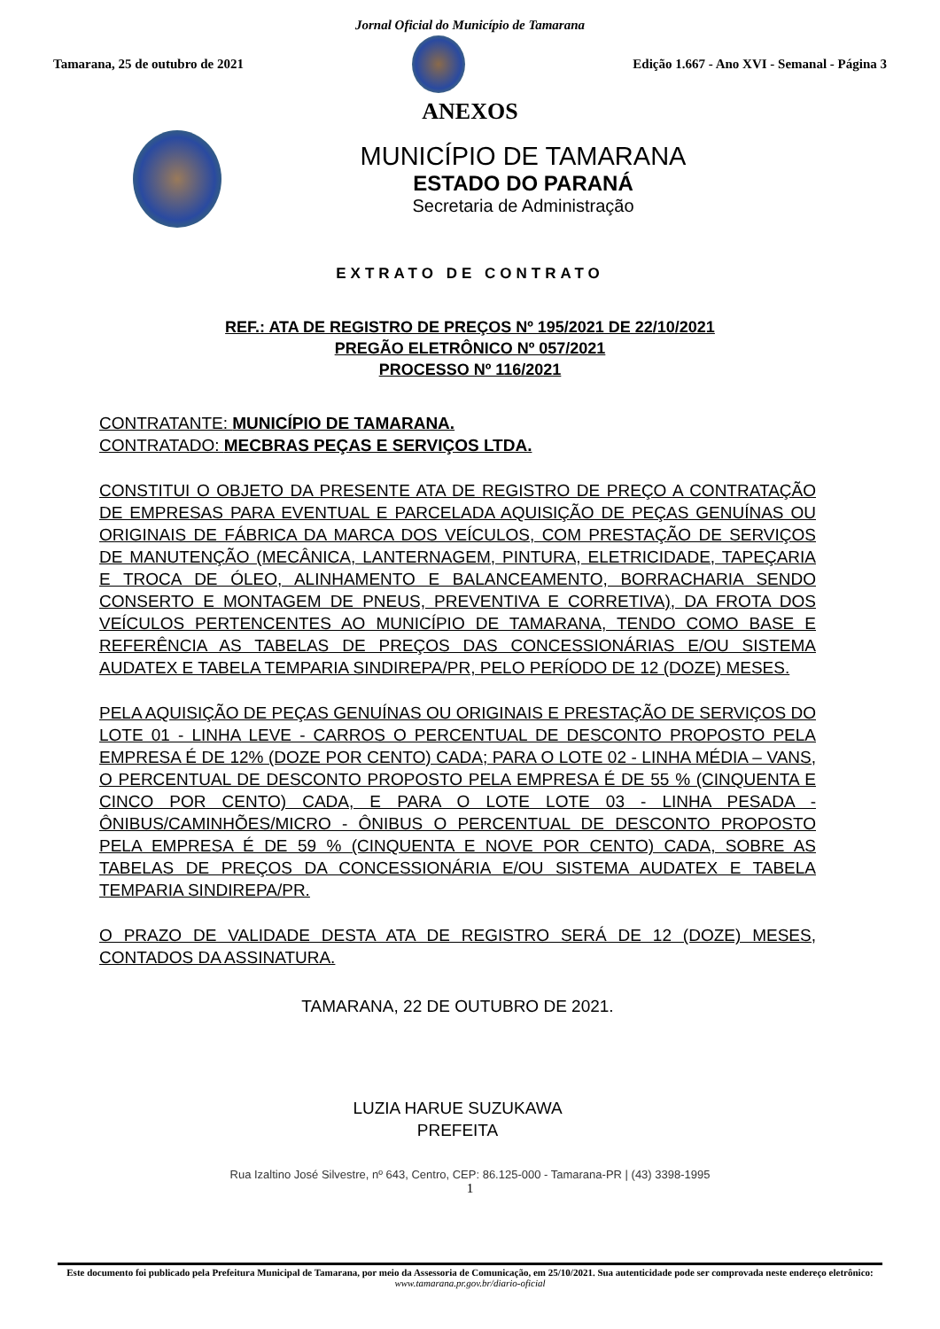Jornal Oficial do Município de Tamarana
Tamarana, 25 de outubro de 2021
Edição 1.667 - Ano XVI - Semanal - Página 3
ANEXOS
MUNICÍPIO DE TAMARANA
ESTADO DO PARANÁ
Secretaria de Administração
EXTRATO DE CONTRATO
REF.: ATA DE REGISTRO DE PREÇOS Nº 195/2021 DE 22/10/2021
PREGÃO ELETRÔNICO Nº 057/2021
PROCESSO Nº 116/2021
CONTRATANTE: MUNICÍPIO DE TAMARANA.
CONTRATADO: MECBRAS PEÇAS E SERVIÇOS LTDA.
CONSTITUI O OBJETO DA PRESENTE ATA DE REGISTRO DE PREÇO A CONTRATAÇÃO DE EMPRESAS PARA EVENTUAL E PARCELADA AQUISIÇÃO DE PEÇAS GENUÍNAS OU ORIGINAIS DE FÁBRICA DA MARCA DOS VEÍCULOS, COM PRESTAÇÃO DE SERVIÇOS DE MANUTENÇÃO (MECÂNICA, LANTERNAGEM, PINTURA, ELETRICIDADE, TAPEÇARIA E TROCA DE ÓLEO, ALINHAMENTO E BALANCEAMENTO, BORRACHARIA SENDO CONSERTO E MONTAGEM DE PNEUS, PREVENTIVA E CORRETIVA), DA FROTA DOS VEÍCULOS PERTENCENTES AO MUNICÍPIO DE TAMARANA, TENDO COMO BASE E REFERÊNCIA AS TABELAS DE PREÇOS DAS CONCESSIONÁRIAS E/OU SISTEMA AUDATEX E TABELA TEMPARIA SINDIREPA/PR, PELO PERÍODO DE 12 (DOZE) MESES.
PELA AQUISIÇÃO DE PEÇAS GENUÍNAS OU ORIGINAIS E PRESTAÇÃO DE SERVIÇOS DO LOTE 01 - LINHA LEVE - CARROS O PERCENTUAL DE DESCONTO PROPOSTO PELA EMPRESA É DE 12% (DOZE POR CENTO) CADA; PARA O LOTE 02 - LINHA MÉDIA – VANS, O PERCENTUAL DE DESCONTO PROPOSTO PELA EMPRESA É DE 55 % (CINQUENTA E CINCO POR CENTO) CADA, E PARA O LOTE LOTE 03 - LINHA PESADA - ÔNIBUS/CAMINHÕES/MICRO - ÔNIBUS O PERCENTUAL DE DESCONTO PROPOSTO PELA EMPRESA É DE 59 % (CINQUENTA E NOVE POR CENTO) CADA, SOBRE AS TABELAS DE PREÇOS DA CONCESSIONÁRIA E/OU SISTEMA AUDATEX E TABELA TEMPARIA SINDIREPA/PR.
O PRAZO DE VALIDADE DESTA ATA DE REGISTRO SERÁ DE 12 (DOZE) MESES, CONTADOS DA ASSINATURA.
TAMARANA, 22 DE OUTUBRO DE 2021.
LUZIA HARUE SUZUKAWA
PREFEITA
Rua Izaltino José Silvestre, nº 643, Centro, CEP: 86.125-000 - Tamarana-PR | (43) 3398-1995
1
Este documento foi publicado pela Prefeitura Municipal de Tamarana, por meio da Assessoria de Comunicação, em 25/10/2021. Sua autenticidade pode ser comprovada neste endereço eletrônico:
www.tamarana.pr.gov.br/diario-oficial